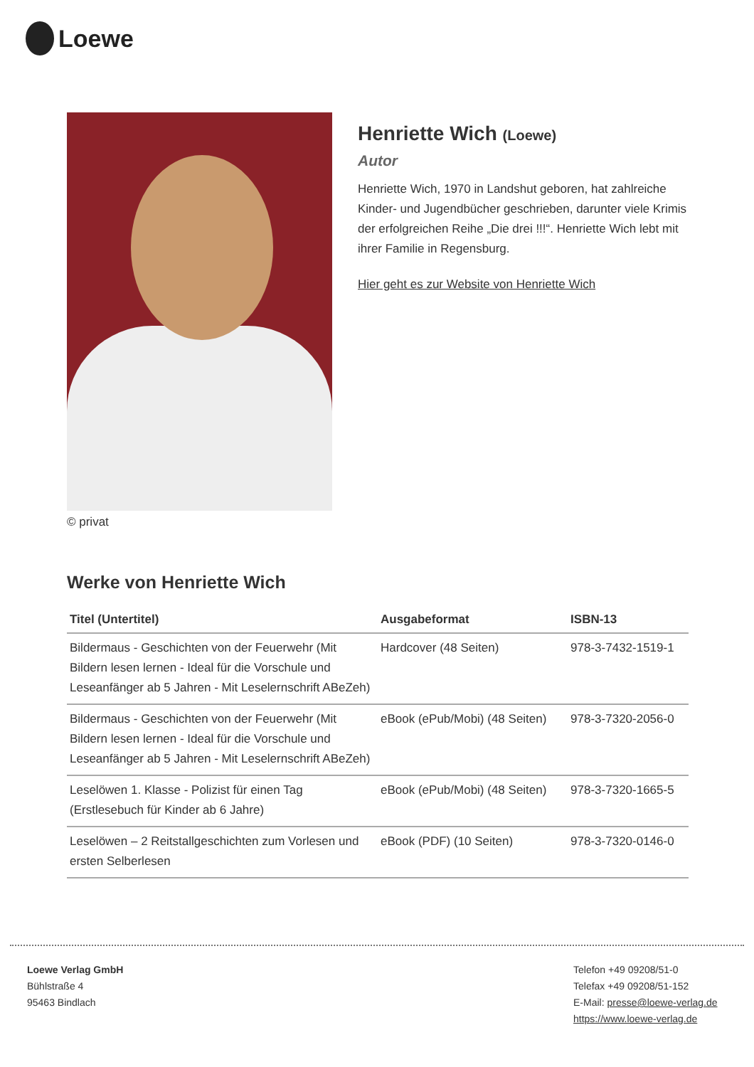Loewe
© privat
Henriette Wich (Loewe)
Autor
Henriette Wich, 1970 in Landshut geboren, hat zahlreiche Kinder- und Jugendbücher geschrieben, darunter viele Krimis der erfolgreichen Reihe „Die drei !!!“. Henriette Wich lebt mit ihrer Familie in Regensburg.
Hier geht es zur Website von Henriette Wich
Werke von Henriette Wich
| Titel (Untertitel) | Ausgabeformat | ISBN-13 |
| --- | --- | --- |
| Bildermaus - Geschichten von der Feuerwehr (Mit Bildern lesen lernen - Ideal für die Vorschule und Leseanfänger ab 5 Jahren - Mit Leselernschrift ABeZeh) | Hardcover (48 Seiten) | 978-3-7432-1519-1 |
| Bildermaus - Geschichten von der Feuerwehr (Mit Bildern lesen lernen - Ideal für die Vorschule und Leseanfänger ab 5 Jahren - Mit Leselernschrift ABeZeh) | eBook (ePub/Mobi) (48 Seiten) | 978-3-7320-2056-0 |
| Leselöwen 1. Klasse - Polizist für einen Tag (Erstlesebuch für Kinder ab 6 Jahre) | eBook (ePub/Mobi) (48 Seiten) | 978-3-7320-1665-5 |
| Leselöwen – 2 Reitstallgeschichten zum Vorlesen und ersten Selberlesen | eBook (PDF) (10 Seiten) | 978-3-7320-0146-0 |
Loewe Verlag GmbH
Bühlstraße 4
95463 Bindlach
Telefon +49 09208/51-0
Telefax +49 09208/51-152
E-Mail: presse@loewe-verlag.de
https://www.loewe-verlag.de